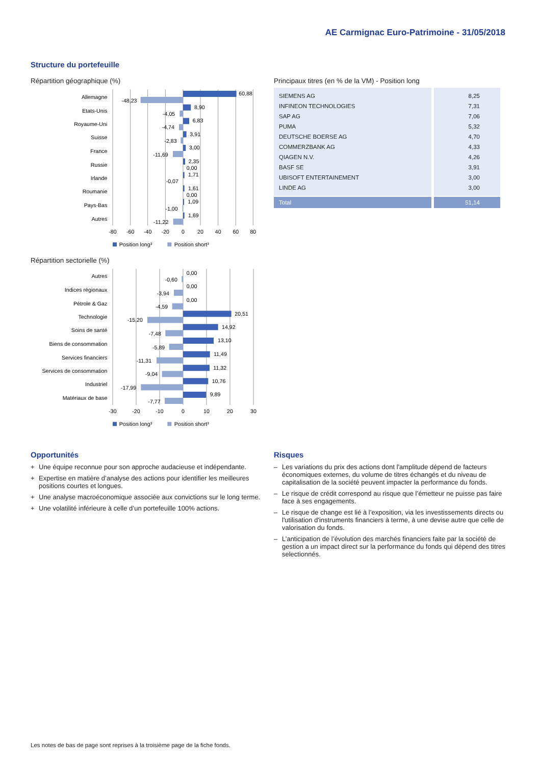AE Carmignac Euro-Patrimoine - 31/05/2018
Structure du portefeuille
Répartition géographique (%)
Allemagne
Etats-Unis
Royaume-Uni
Suisse
France
Russie
Irlande
Roumanie
Pays-Bas
Autres
60,88
-48,23
8,90
-4,05
6,83
-4,74
3,91
-2,83
3,00
-11,69
2,35
0,00
1,71
-0,07
1,61
0,00
1,09
-1,00
1,69
-11,22
-80
-60
-40
-20
0
20
40
60
80
Position long³
Position short³
Répartition sectorielle (%)
Autres
Indices régionaux
Pétrole & Gaz
Technologie
Soins de santé
Biens de consommation
Services financiers
Services de consommation
Industriel
Matériaux de base
0,00
-0,60
0,00
-3,94
0,00
-4,59
20,51
-15,20
14,92
-7,48
13,10
-5,89
11,49
-11,31
11,32
-9,04
10,76
-17,99
9,89
-7,77
-30
-20
-10
0
10
20
30
Position long³
Position short³
Principaux titres (en % de la VM) - Position long
| SIEMENS AG | 8,25 |
| INFINEON TECHNOLOGIES | 7,31 |
| SAP AG | 7,06 |
| PUMA | 5,32 |
| DEUTSCHE BOERSE AG | 4,70 |
| COMMERZBANK AG | 4,33 |
| QIAGEN N.V. | 4,26 |
| BASF SE | 3,91 |
| UBISOFT ENTERTAINEMENT | 3,00 |
| LINDE AG | 3,00 |
| Total | 51,14 |
Opportunités
+ Une équipe reconnue pour son approche audacieuse et indépendante.
+ Expertise en matière d’analyse des actions pour identifier les meilleures positions courtes et longues.
+ Une analyse macroéconomique associée aux convictions sur le long terme.
+ Une volatilité inférieure à celle d’un portefeuille 100% actions.
Risques
– Les variations du prix des actions dont l'amplitude dépend de facteurs économiques externes, du volume de titres échangés et du niveau de capitalisation de la société peuvent impacter la performance du fonds.
– Le risque de crédit correspond au risque que l’émetteur ne puisse pas faire face à ses engagements.
– Le risque de change est lié à l’exposition, via les investissements directs ou l'utilisation d'instruments financiers à terme, à une devise autre que celle de valorisation du fonds.
– L’anticipation de l’évolution des marchés financiers faite par la société de gestion a un impact direct sur la performance du fonds qui dépend des titres selectionnés.
Les notes de bas de page sont reprises à la troisième page de la fiche fonds.